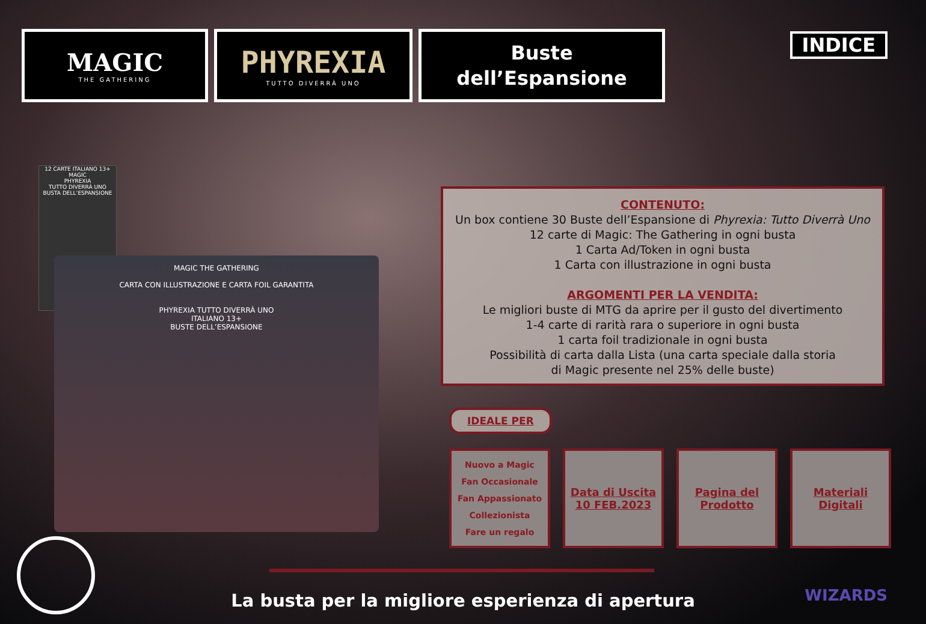MAGIC
THE GATHERING
PHYREXIA
TUTTO DIVERRÀ UNO
Buste
dell’Espansione
INDICE
12 CARTE ITALIANO 13+
MAGIC
PHYREXIA
TUTTO DIVERRÀ UNO
BUSTA DELL’ESPANSIONE
MAGIC THE GATHERING
CARTA CON ILLUSTRAZIONE E CARTA FOIL GARANTITA
PHYREXIA TUTTO DIVERRÀ UNO
ITALIANO 13+
BUSTE DELL’ESPANSIONE
CONTENUTO:
Un box contiene 30 Buste dell’Espansione di Phyrexia: Tutto Diverrà Uno
12 carte di Magic: The Gathering in ogni busta
1 Carta Ad/Token in ogni busta
1 Carta con illustrazione in ogni busta
ARGOMENTI PER LA VENDITA:
Le migliori buste di MTG da aprire per il gusto del divertimento
1-4 carte di rarità rara o superiore in ogni busta
1 carta foil tradizionale in ogni busta
Possibilità di carta dalla Lista (una carta speciale dalla storia
di Magic presente nel 25% delle buste)
IDEALE PER
Nuovo a Magic
Fan Occasionale
Fan Appassionato
Collezionista
Fare un regalo
Data di Uscita
10 FEB.2023
Pagina del
Prodotto
Materiali
Digitali
La busta per la migliore esperienza di apertura WIZARDS